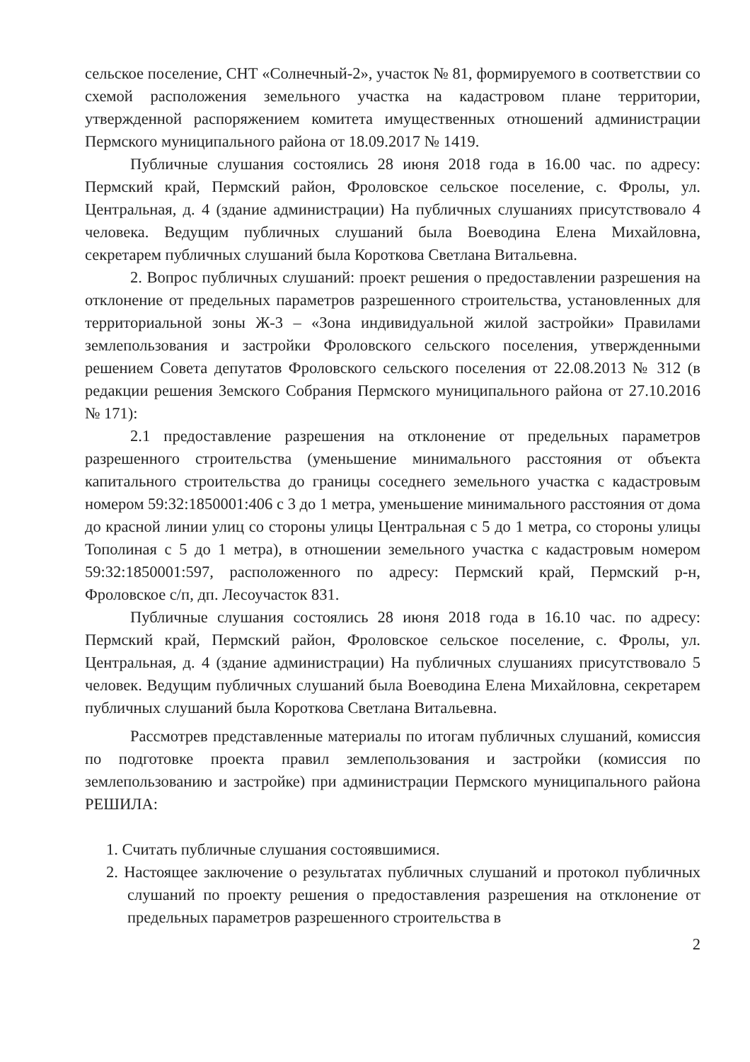сельское поселение, СНТ «Солнечный-2», участок № 81, формируемого в соответствии со схемой расположения земельного участка на кадастровом плане территории, утвержденной распоряжением комитета имущественных отношений администрации Пермского муниципального района от 18.09.2017 № 1419.
Публичные слушания состоялись 28 июня 2018 года в 16.00 час. по адресу: Пермский край, Пермский район, Фроловское сельское поселение, с. Фролы, ул. Центральная, д. 4 (здание администрации) На публичных слушаниях присутствовало 4 человека. Ведущим публичных слушаний была Воеводина Елена Михайловна, секретарем публичных слушаний была Короткова Светлана Витальевна.
2. Вопрос публичных слушаний: проект решения о предоставлении разрешения на отклонение от предельных параметров разрешенного строительства, установленных для территориальной зоны Ж-3 – «Зона индивидуальной жилой застройки» Правилами землепользования и застройки Фроловского сельского поселения, утвержденными решением Совета депутатов Фроловского сельского поселения от 22.08.2013 № 312 (в редакции решения Земского Собрания Пермского муниципального района от 27.10.2016 № 171):
2.1 предоставление разрешения на отклонение от предельных параметров разрешенного строительства (уменьшение минимального расстояния от объекта капитального строительства до границы соседнего земельного участка с кадастровым номером 59:32:1850001:406 с 3 до 1 метра, уменьшение минимального расстояния от дома до красной линии улиц со стороны улицы Центральная с 5 до 1 метра, со стороны улицы Тополиная с 5 до 1 метра), в отношении земельного участка с кадастровым номером 59:32:1850001:597, расположенного по адресу: Пермский край, Пермский р-н, Фроловское с/п, дп. Лесоучасток 831.
Публичные слушания состоялись 28 июня 2018 года в 16.10 час. по адресу: Пермский край, Пермский район, Фроловское сельское поселение, с. Фролы, ул. Центральная, д. 4 (здание администрации) На публичных слушаниях присутствовало 5 человек. Ведущим публичных слушаний была Воеводина Елена Михайловна, секретарем публичных слушаний была Короткова Светлана Витальевна.
Рассмотрев представленные материалы по итогам публичных слушаний, комиссия по подготовке проекта правил землепользования и застройки (комиссия по землепользованию и застройке) при администрации Пермского муниципального района РЕШИЛА:
1. Считать публичные слушания состоявшимися.
2. Настоящее заключение о результатах публичных слушаний и протокол публичных слушаний по проекту решения о предоставления разрешения на отклонение от предельных параметров разрешенного строительства в
2